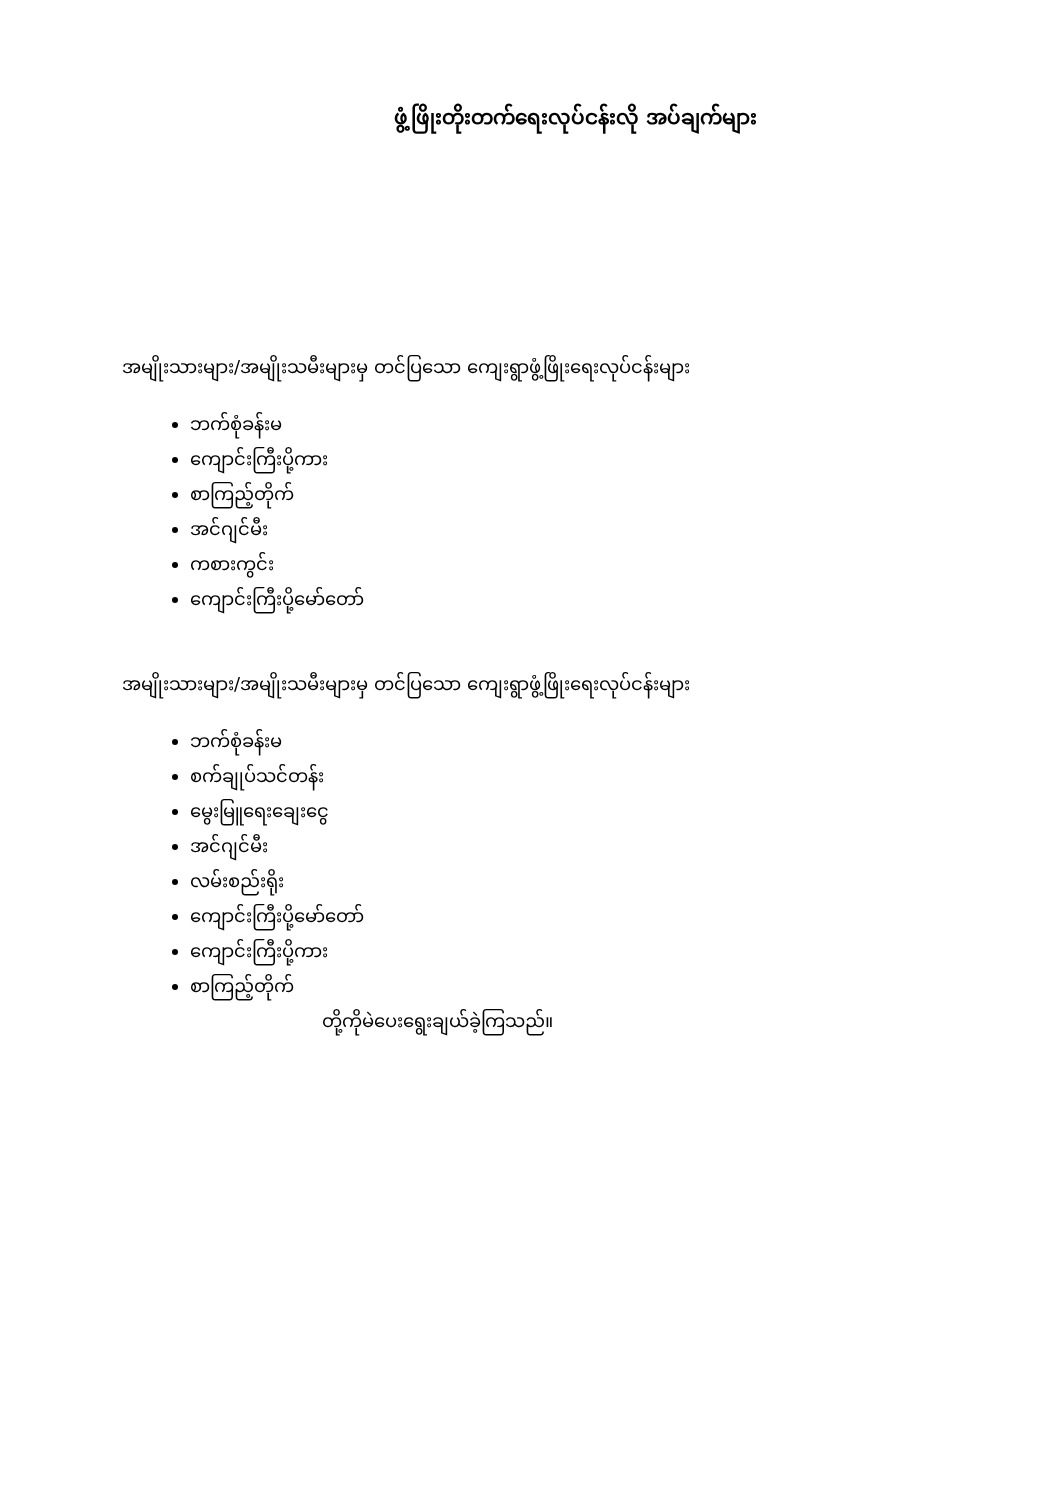ဖွံ့ဖြိုးတိုးတက်ရေးလုပ်ငန်းလို အပ်ချက်များ
အမျိုးသားများ/အမျိုးသမီးများမှ တင်ပြသော ကျေးရွာဖွံ့ဖြိုးရေးလုပ်ငန်းများ
ဘက်စုံခန်းမ
ကျောင်းကြီးပို့ကား
စာကြည့်တိုက်
အင်ဂျင်မီး
ကစားကွင်း
ကျောင်းကြီးပို့မော်တော်
အမျိုးသားများ/အမျိုးသမီးများမှ တင်ပြသော ကျေးရွာဖွံ့ဖြိုးရေးလုပ်ငန်းများ
ဘက်စုံခန်းမ
စက်ချုပ်သင်တန်း
မွေးမြူရေးချေးငွေ
အင်ဂျင်မီး
လမ်းစည်းရိုး
ကျောင်းကြီးပို့မော်တော်
ကျောင်းကြီးပို့ကား
စာကြည့်တိုက်
တို့ကိုမဲပေးရွေးချယ်ခဲ့ကြသည်။